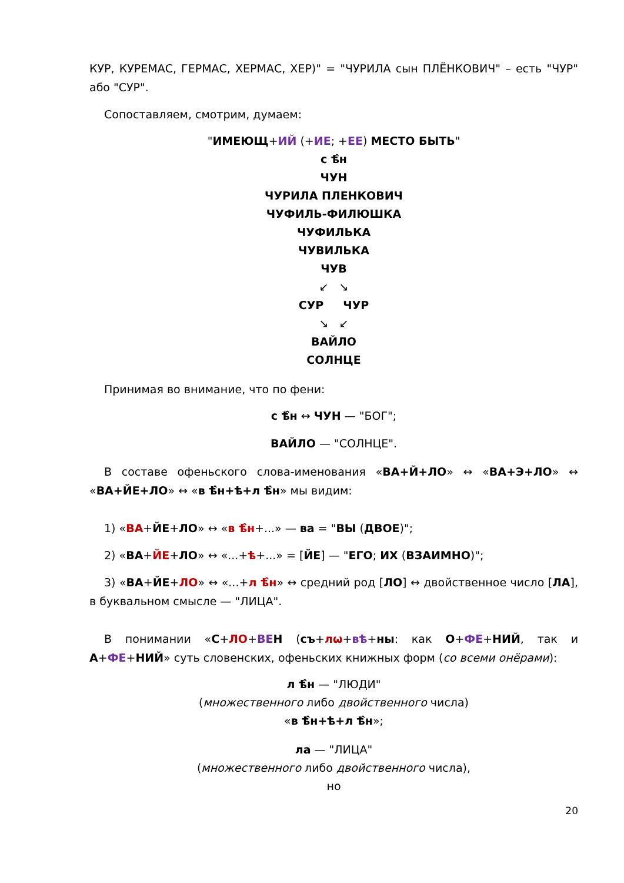КУР, КУРЕМАС, ГЕРМАС, ХЕРМАС, ХЕР)" = "ЧУРИЛА сын ПЛЁНКОВИЧ" – есть "ЧУР" або "СУР".
Сопоставляем, смотрим, думаем:
"ИМЕЮЩ+ИЙ (+ИЕ; +ЕЕ) МЕСТО БЫТЬ"
с ѣ̂н
ЧУН
ЧУРИЛА ПЛЕНКОВИЧ
ЧУФИЛЬ-ФИЛЮШКА
ЧУФИЛЬКА
ЧУВИЛЬКА
ЧУВ
↙ ↘
СУР ЧУР
↘ ↙
ВАЙЛО
СОЛНЦЕ
Принимая во внимание, что по фени:
с ѣ̂н ↔ ЧУН — "БОГ";
ВАЙЛО — "СОЛНЦЕ".
В составе офеньского слова-именования «ВА+Й+ЛО» ↔ «ВА+Э+ЛО» ↔ «ВА+ЙЕ+ЛО» ↔ «в ѣ̂н+ѣ+л ѣ̂н» мы видим:
1) «ВА+ЙЕ+ЛО» ↔ «в ѣ̂н+...» — ва = "ВЫ (ДВОЕ)";
2) «ВА+ЙЕ+ЛО» ↔ «...+ѣ+...» = [ЙЕ] — "ЕГО; ИХ (ВЗАИМНО)";
3) «ВА+ЙЕ+ЛО» ↔ «...+л ѣ̂н» ↔ средний род [ЛО] ↔ двойственное число [ЛА], в буквальном смысле — "ЛИЦА".
В понимании «С+ЛО+ВЕ Н (съ+лѡ+вѣ+ны: как О+ФЕ+НИЙ, так и А+ФЕ+НИЙ» суть словенских, офеньских книжных форм (со всеми онёрами):
л ѣ̂н — "ЛЮДИ"
(множественного либо двойственного числа)
«в ѣ̂н+ѣ+л ѣ̂н»;
ла — "ЛИЦА"
(множественного либо двойственного числа),
но
20